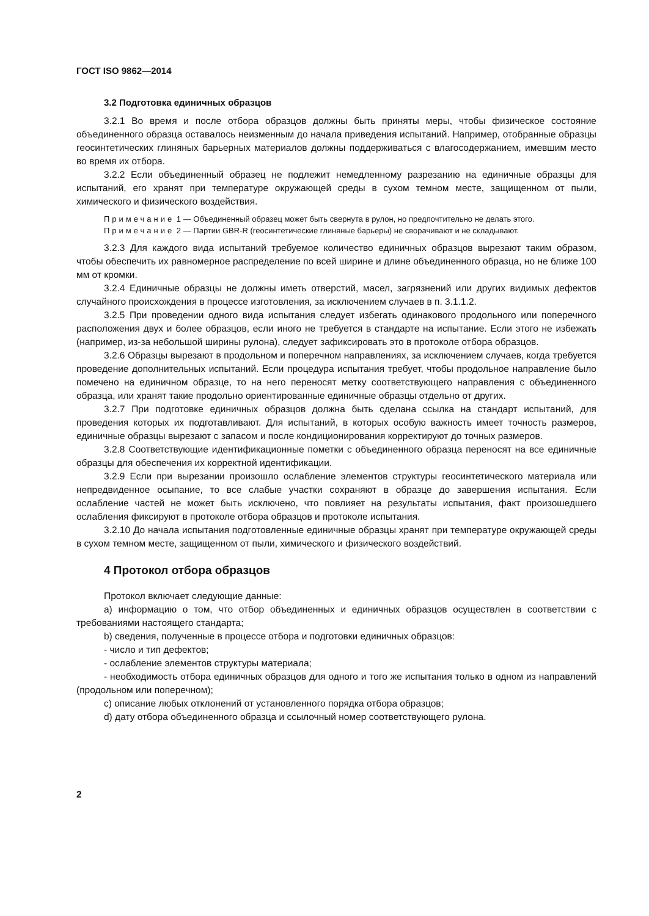ГОСТ ISO 9862—2014
3.2 Подготовка единичных образцов
3.2.1 Во время и после отбора образцов должны быть приняты меры, чтобы физическое состояние объединенного образца оставалось неизменным до начала приведения испытаний. Например, отобранные образцы геосинтетических глиняных барьерных материалов должны поддерживаться с влагосодержанием, имевшим место во время их отбора.
3.2.2 Если объединенный образец не подлежит немедленному разрезанию на единичные образцы для испытаний, его хранят при температуре окружающей среды в сухом темном месте, защищенном от пыли, химического и физического воздействия.
Примечание 1 — Объединенный образец может быть свернута в рулон, но предпочтительно не делать этого.
Примечание 2 — Партии GBR-R (геосинтетические глиняные барьеры) не сворачивают и не складывают.
3.2.3 Для каждого вида испытаний требуемое количество единичных образцов вырезают таким образом, чтобы обеспечить их равномерное распределение по всей ширине и длине объединенного образца, но не ближе 100 мм от кромки.
3.2.4 Единичные образцы не должны иметь отверстий, масел, загрязнений или других видимых дефектов случайного происхождения в процессе изготовления, за исключением случаев в п. 3.1.1.2.
3.2.5 При проведении одного вида испытания следует избегать одинакового продольного или поперечного расположения двух и более образцов, если иного не требуется в стандарте на испытание. Если этого не избежать (например, из-за небольшой ширины рулона), следует зафиксировать это в протоколе отбора образцов.
3.2.6 Образцы вырезают в продольном и поперечном направлениях, за исключением случаев, когда требуется проведение дополнительных испытаний. Если процедура испытания требует, чтобы продольное направление было помечено на единичном образце, то на него переносят метку соответствующего направления с объединенного образца, или хранят такие продольно ориентированные единичные образцы отдельно от других.
3.2.7 При подготовке единичных образцов должна быть сделана ссылка на стандарт испытаний, для проведения которых их подготавливают. Для испытаний, в которых особую важность имеет точность размеров, единичные образцы вырезают с запасом и после кондиционирования корректируют до точных размеров.
3.2.8 Соответствующие идентификационные пометки с объединенного образца переносят на все единичные образцы для обеспечения их корректной идентификации.
3.2.9 Если при вырезании произошло ослабление элементов структуры геосинтетического материала или непредвиденное осыпание, то все слабые участки сохраняют в образце до завершения испытания. Если ослабление частей не может быть исключено, что повлияет на результаты испытания, факт произошедшего ослабления фиксируют в протоколе отбора образцов и протоколе испытания.
3.2.10 До начала испытания подготовленные единичные образцы хранят при температуре окружающей среды в сухом темном месте, защищенном от пыли, химического и физического воздействий.
4 Протокол отбора образцов
Протокол включает следующие данные:
a) информацию о том, что отбор объединенных и единичных образцов осуществлен в соответствии с требованиями настоящего стандарта;
b) сведения, полученные в процессе отбора и подготовки единичных образцов:
- число и тип дефектов;
- ослабление элементов структуры материала;
- необходимость отбора единичных образцов для одного и того же испытания только в одном из направлений (продольном или поперечном);
c) описание любых отклонений от установленного порядка отбора образцов;
d) дату отбора объединенного образца и ссылочный номер соответствующего рулона.
2